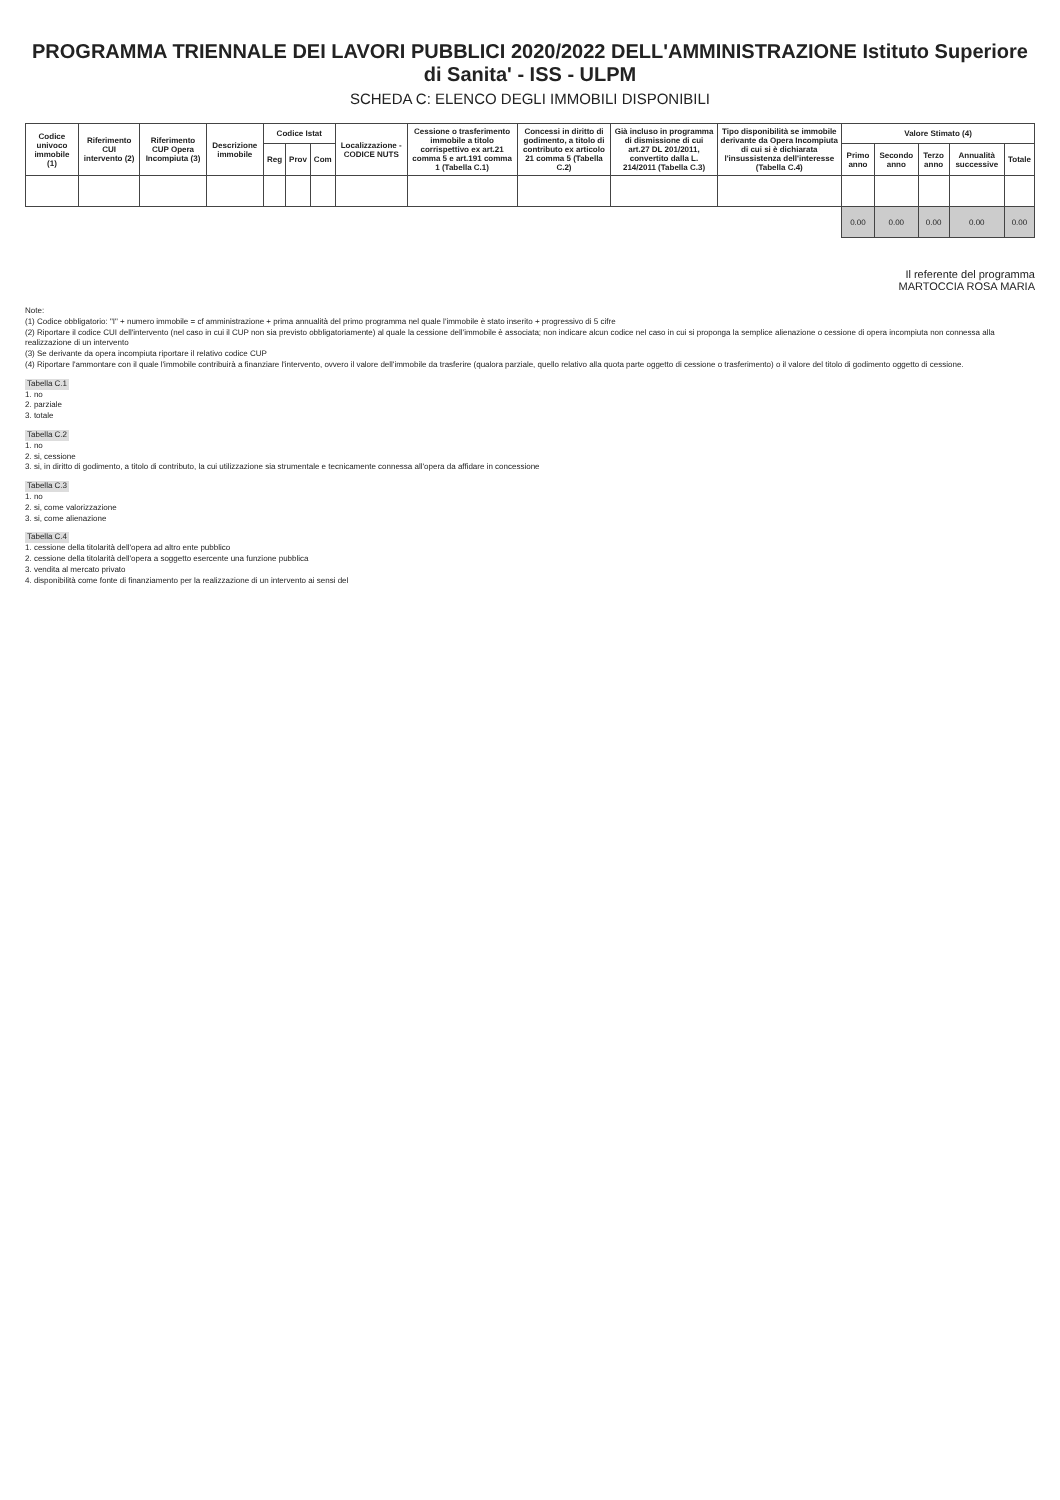PROGRAMMA TRIENNALE DEI LAVORI PUBBLICI 2020/2022 DELL'AMMINISTRAZIONE Istituto Superiore di Sanita' - ISS - ULPM
SCHEDA C: ELENCO DEGLI IMMOBILI DISPONIBILI
| Codice univoco immobile (1) | Riferimento CUI intervento (2) | Riferimento CUP Opera Incompiuta (3) | Descrizione immobile | Codice Istat | | | Localizzazione - CODICE NUTS | Cessione o trasferimento immobile a titolo corrispettivo ex art.21 comma 5 e art.191 comma 1 (Tabella C.1) | Concessi in diritto di godimento, a titolo di contributo ex articolo 21 comma 5 (Tabella C.2) | Già incluso in programma di dismissione di cui art.27 DL 201/2011, convertito dalla L. 214/2011 (Tabella C.3) | Tipo disponibilità se immobile derivante da Opera Incompiuta di cui si è dichiarata l'insussistenza dell'interesse (Tabella C.4) | Valore Stimato (4) | | | | |
| --- | --- | --- | --- | --- | --- | --- | --- | --- | --- | --- | --- | --- | --- | --- | --- | --- |
| | | | | Reg | Prov | Com | | | | | | Primo anno | Secondo anno | Terzo anno | Annualità successive | Totale |
| | | | | | | | | | | | | 0.00 | 0.00 | 0.00 | 0.00 | 0.00 |
Il referente del programma
MARTOCCIA ROSA MARIA
Note:
(1) Codice obbligatorio: "I" + numero immobile = cf amministrazione + prima annualità del primo programma nel quale l'immobile è stato inserito + progressivo di 5 cifre
(2) Riportare il codice CUI dell'intervento (nel caso in cui il CUP non sia previsto obbligatoriamente) al quale la cessione dell'immobile è associata; non indicare alcun codice nel caso in cui si proponga la semplice alienazione o cessione di opera incompiuta non connessa alla realizzazione di un intervento
(3) Se derivante da opera incompiuta riportare il relativo codice CUP
(4) Riportare l'ammontare con il quale l'immobile contribuirà a finanziare l'intervento, ovvero il valore dell'immobile da trasferire (qualora parziale, quello relativo alla quota parte oggetto di cessione o trasferimento) o il valore del titolo di godimento oggetto di cessione.
Tabella C.1
1. no
2. parziale
3. totale
Tabella C.2
1. no
2. si, cessione
3. si, in diritto di godimento, a titolo di contributo, la cui utilizzazione sia strumentale e tecnicamente connessa all'opera da affidare in concessione
Tabella C.3
1. no
2. si, come valorizzazione
3. si, come alienazione
Tabella C.4
1. cessione della titolarità dell'opera ad altro ente pubblico
2. cessione della titolarità dell'opera a soggetto esercente una funzione pubblica
3. vendita al mercato privato
4. disponibilità come fonte di finanziamento per la realizzazione di un intervento ai sensi del